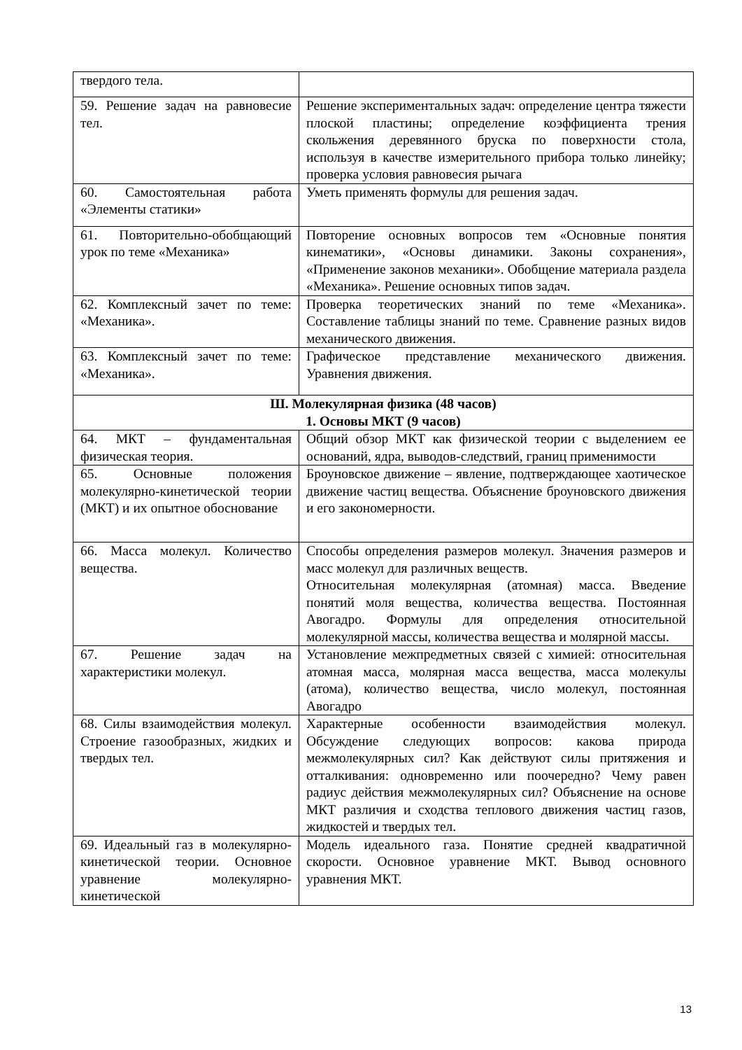| твердого тела. | |
| 59. Решение задач на равновесие тел. | Решение экспериментальных задач: определение центра тяжести плоской пластины; определение коэффициента трения скольжения деревянного бруска по поверхности стола, используя в качестве измерительного прибора только линейку; проверка условия равновесия рычага |
| 60. Самостоятельная работа «Элементы статики» | Уметь применять формулы для решения задач. |
| 61. Повторительно-обобщающий урок по теме «Механика» | Повторение основных вопросов тем «Основные понятия кинематики», «Основы динамики. Законы сохранения», «Применение законов механики». Обобщение материала раздела «Механика». Решение основных типов задач. |
| 62. Комплексный зачет по теме: «Механика». | Проверка теоретических знаний по теме «Механика». Составление таблицы знаний по теме. Сравнение разных видов механического движения. |
| 63. Комплексный зачет по теме: «Механика». | Графическое представление механического движения. Уравнения движения. |
| Ш. Молекулярная физика (48 часов) 1. Основы МКТ (9 часов) | |
| 64. МКТ – фундаментальная физическая теория. | Общий обзор МКТ как физической теории с выделением ее оснований, ядра, выводов-следствий, границ применимости |
| 65. Основные положения молекулярно-кинетической теории (МКТ) и их опытное обоснование | Броуновское движение – явление, подтверждающее хаотическое движение частиц вещества. Объяснение броуновского движения и его закономерности. |
| 66. Масса молекул. Количество вещества. | Способы определения размеров молекул. Значения размеров и масс молекул для различных веществ. Относительная молекулярная (атомная) масса. Введение понятий моля вещества, количества вещества. Постоянная Авогадро. Формулы для определения относительной молекулярной массы, количества вещества и молярной массы. |
| 67. Решение задач на характеристики молекул. | Установление межпредметных связей с химией: относительная атомная масса, молярная масса вещества, масса молекулы (атома), количество вещества, число молекул, постоянная Авогадро |
| 68. Силы взаимодействия молекул. Строение газообразных, жидких и твердых тел. | Характерные особенности взаимодействия молекул. Обсуждение следующих вопросов: какова природа межмолекулярных сил? Как действуют силы притяжения и отталкивания: одновременно или поочередно? Чему равен радиус действия межмолекулярных сил? Объяснение на основе МКТ различия и сходства теплового движения частиц газов, жидкостей и твердых тел. |
| 69. Идеальный газ в молекулярно-кинетической теории. Основное уравнение молекулярно-кинетической | Модель идеального газа. Понятие средней квадратичной скорости. Основное уравнение МКТ. Вывод основного уравнения МКТ. |
13